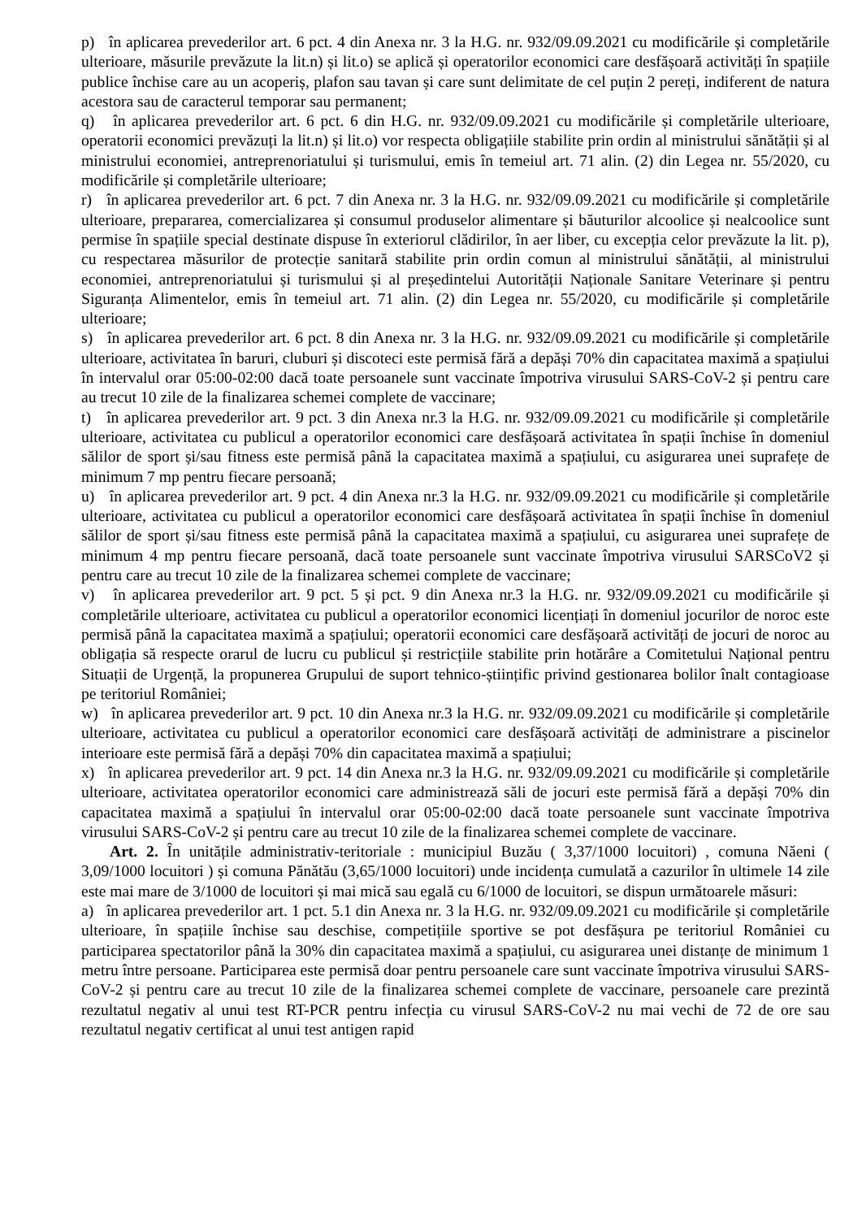p) în aplicarea prevederilor art. 6 pct. 4 din Anexa nr. 3 la H.G. nr. 932/09.09.2021 cu modificările și completările ulterioare, măsurile prevăzute la lit.n) și lit.o) se aplică și operatorilor economici care desfășoară activități în spațiile publice închise care au un acoperiș, plafon sau tavan și care sunt delimitate de cel puțin 2 pereți, indiferent de natura acestora sau de caracterul temporar sau permanent;
q) în aplicarea prevederilor art. 6 pct. 6 din H.G. nr. 932/09.09.2021 cu modificările și completările ulterioare, operatorii economici prevăzuți la lit.n) și lit.o) vor respecta obligațiile stabilite prin ordin al ministrului sănătății și al ministrului economiei, antreprenoriatului și turismului, emis în temeiul art. 71 alin. (2) din Legea nr. 55/2020, cu modificările și completările ulterioare;
r) în aplicarea prevederilor art. 6 pct. 7 din Anexa nr. 3 la H.G. nr. 932/09.09.2021 cu modificările și completările ulterioare, prepararea, comercializarea și consumul produselor alimentare și băuturilor alcoolice și nealcoolice sunt permise în spațiile special destinate dispuse în exteriorul clădirilor, în aer liber, cu excepția celor prevăzute la lit. p), cu respectarea măsurilor de protecție sanitară stabilite prin ordin comun al ministrului sănătății, al ministrului economiei, antreprenoriatului și turismului și al președintelui Autorității Naționale Sanitare Veterinare și pentru Siguranța Alimentelor, emis în temeiul art. 71 alin. (2) din Legea nr. 55/2020, cu modificările și completările ulterioare;
s) în aplicarea prevederilor art. 6 pct. 8 din Anexa nr. 3 la H.G. nr. 932/09.09.2021 cu modificările și completările ulterioare, activitatea în baruri, cluburi și discoteci este permisă fără a depăși 70% din capacitatea maximă a spațiului în intervalul orar 05:00-02:00 dacă toate persoanele sunt vaccinate împotriva virusului SARS-CoV-2 și pentru care au trecut 10 zile de la finalizarea schemei complete de vaccinare;
t) în aplicarea prevederilor art. 9 pct. 3 din Anexa nr.3 la H.G. nr. 932/09.09.2021 cu modificările și completările ulterioare, activitatea cu publicul a operatorilor economici care desfășoară activitatea în spații închise în domeniul sălilor de sport și/sau fitness este permisă până la capacitatea maximă a spațiului, cu asigurarea unei suprafețe de minimum 7 mp pentru fiecare persoană;
u) în aplicarea prevederilor art. 9 pct. 4 din Anexa nr.3 la H.G. nr. 932/09.09.2021 cu modificările și completările ulterioare, activitatea cu publicul a operatorilor economici care desfășoară activitatea în spații închise în domeniul sălilor de sport și/sau fitness este permisă până la capacitatea maximă a spațiului, cu asigurarea unei suprafețe de minimum 4 mp pentru fiecare persoană, dacă toate persoanele sunt vaccinate împotriva virusului SARSCoV2 și pentru care au trecut 10 zile de la finalizarea schemei complete de vaccinare;
v) în aplicarea prevederilor art. 9 pct. 5 și pct. 9 din Anexa nr.3 la H.G. nr. 932/09.09.2021 cu modificările și completările ulterioare, activitatea cu publicul a operatorilor economici licențiați în domeniul jocurilor de noroc este permisă până la capacitatea maximă a spațiului; operatorii economici care desfășoară activități de jocuri de noroc au obligația să respecte orarul de lucru cu publicul și restricțiile stabilite prin hotărâre a Comitetului Național pentru Situații de Urgență, la propunerea Grupului de suport tehnico-științific privind gestionarea bolilor înalt contagioase pe teritoriul României;
w) în aplicarea prevederilor art. 9 pct. 10 din Anexa nr.3 la H.G. nr. 932/09.09.2021 cu modificările și completările ulterioare, activitatea cu publicul a operatorilor economici care desfășoară activități de administrare a piscinelor interioare este permisă fără a depăși 70% din capacitatea maximă a spațiului;
x) în aplicarea prevederilor art. 9 pct. 14 din Anexa nr.3 la H.G. nr. 932/09.09.2021 cu modificările și completările ulterioare, activitatea operatorilor economici care administrează săli de jocuri este permisă fără a depăși 70% din capacitatea maximă a spațiului în intervalul orar 05:00-02:00 dacă toate persoanele sunt vaccinate împotriva virusului SARS-CoV-2 și pentru care au trecut 10 zile de la finalizarea schemei complete de vaccinare.
Art. 2. În unitățile administrativ-teritoriale : municipiul Buzău ( 3,37/1000 locuitori) , comuna Năeni ( 3,09/1000 locuitori ) și comuna Pănătău (3,65/1000 locuitori) unde incidența cumulată a cazurilor în ultimele 14 zile este mai mare de 3/1000 de locuitori și mai mică sau egală cu 6/1000 de locuitori, se dispun următoarele măsuri:
a) în aplicarea prevederilor art. 1 pct. 5.1 din Anexa nr. 3 la H.G. nr. 932/09.09.2021 cu modificările și completările ulterioare, în spațiile închise sau deschise, competițiile sportive se pot desfășura pe teritoriul României cu participarea spectatorilor până la 30% din capacitatea maximă a spațiului, cu asigurarea unei distanțe de minimum 1 metru între persoane. Participarea este permisă doar pentru persoanele care sunt vaccinate împotriva virusului SARS-CoV-2 și pentru care au trecut 10 zile de la finalizarea schemei complete de vaccinare, persoanele care prezintă rezultatul negativ al unui test RT-PCR pentru infecția cu virusul SARS-CoV-2 nu mai vechi de 72 de ore sau rezultatul negativ certificat al unui test antigen rapid